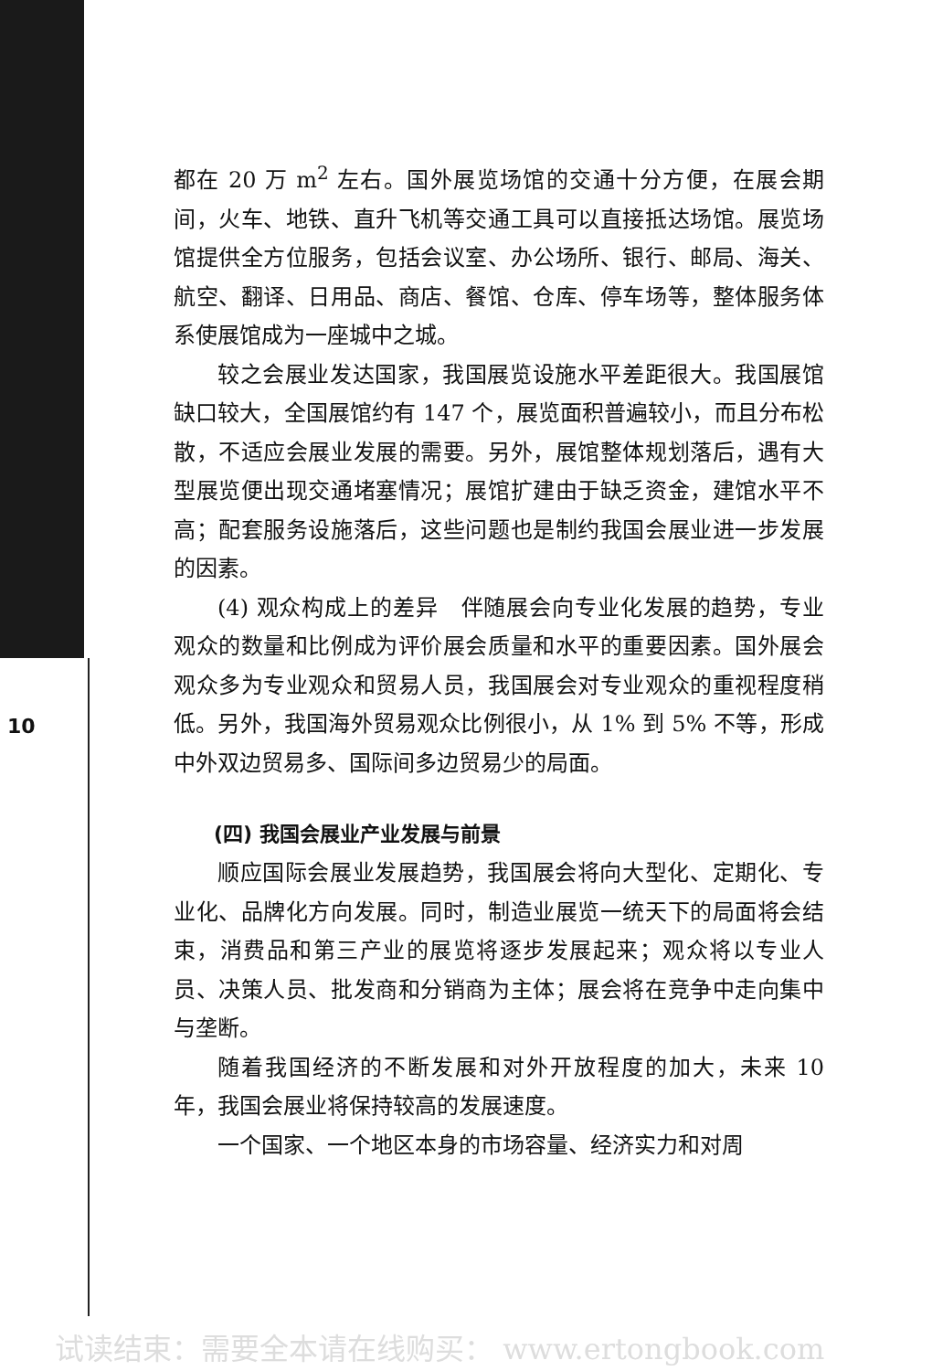都在 20 万 m<sup>2</sup> 左右。国外展览场馆的交通十分方便，在展会期间，火车、地铁、直升飞机等交通工具可以直接抵达场馆。展览场馆提供全方位服务，包括会议室、办公场所、银行、邮局、海关、航空、翻译、日用品、商店、餐馆、仓库、停车场等，整体服务体系使展馆成为一座城中之城。
较之会展业发达国家，我国展览设施水平差距很大。我国展馆缺口较大，全国展馆约有 147 个，展览面积普遍较小，而且分布松散，不适应会展业发展的需要。另外，展馆整体规划落后，遇有大型展览便出现交通堵塞情况；展馆扩建由于缺乏资金，建馆水平不高；配套服务设施落后，这些问题也是制约我国会展业进一步发展的因素。
(4) 观众构成上的差异　伴随展会向专业化发展的趋势，专业观众的数量和比例成为评价展会质量和水平的重要因素。国外展会观众多为专业观众和贸易人员，我国展会对专业观众的重视程度稍低。另外，我国海外贸易观众比例很小，从 1% 到 5% 不等，形成中外双边贸易多、国际间多边贸易少的局面。
(四) 我国会展业产业发展与前景
顺应国际会展业发展趋势，我国展会将向大型化、定期化、专业化、品牌化方向发展。同时，制造业展览一统天下的局面将会结束，消费品和第三产业的展览将逐步发展起来；观众将以专业人员、决策人员、批发商和分销商为主体；展会将在竞争中走向集中与垄断。
随着我国经济的不断发展和对外开放程度的加大，未来 10 年，我国会展业将保持较高的发展速度。
一个国家、一个地区本身的市场容量、经济实力和对周
10
试读结束：需要全本请在线购买： www.ertongbook.com